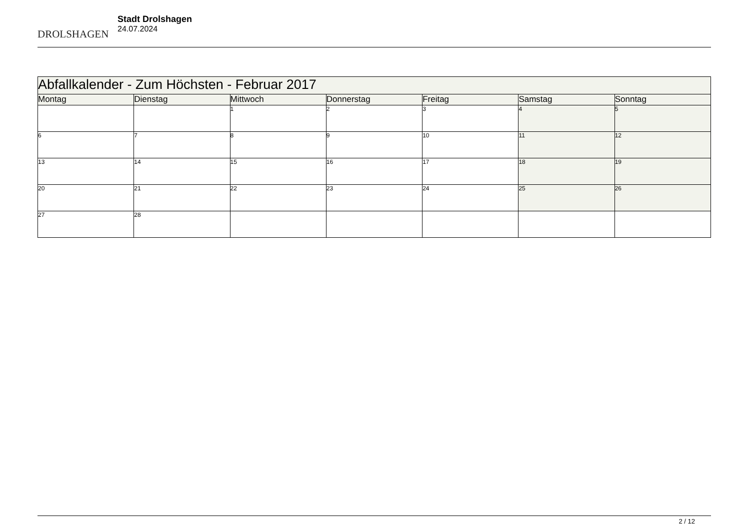DROLSHAGEN
Stadt Drolshagen
24.07.2024
| Abfallkalender - Zum Höchsten - Februar 2017 | | | | | | |
| --- | --- | --- | --- | --- | --- | --- |
| Montag | Dienstag | Mittwoch | Donnerstag | Freitag | Samstag | Sonntag |
| | | 1 | 2 | 3 | 4 | 5 |
| 6 | 7 | 8 | 9 | 10 | 11 | 12 |
| 13 | 14 | 15 | 16 | 17 | 18 | 19 |
| 20 | 21 | 22 | 23 | 24 | 25 | 26 |
| 27 | 28 | | | | | |
2 / 12